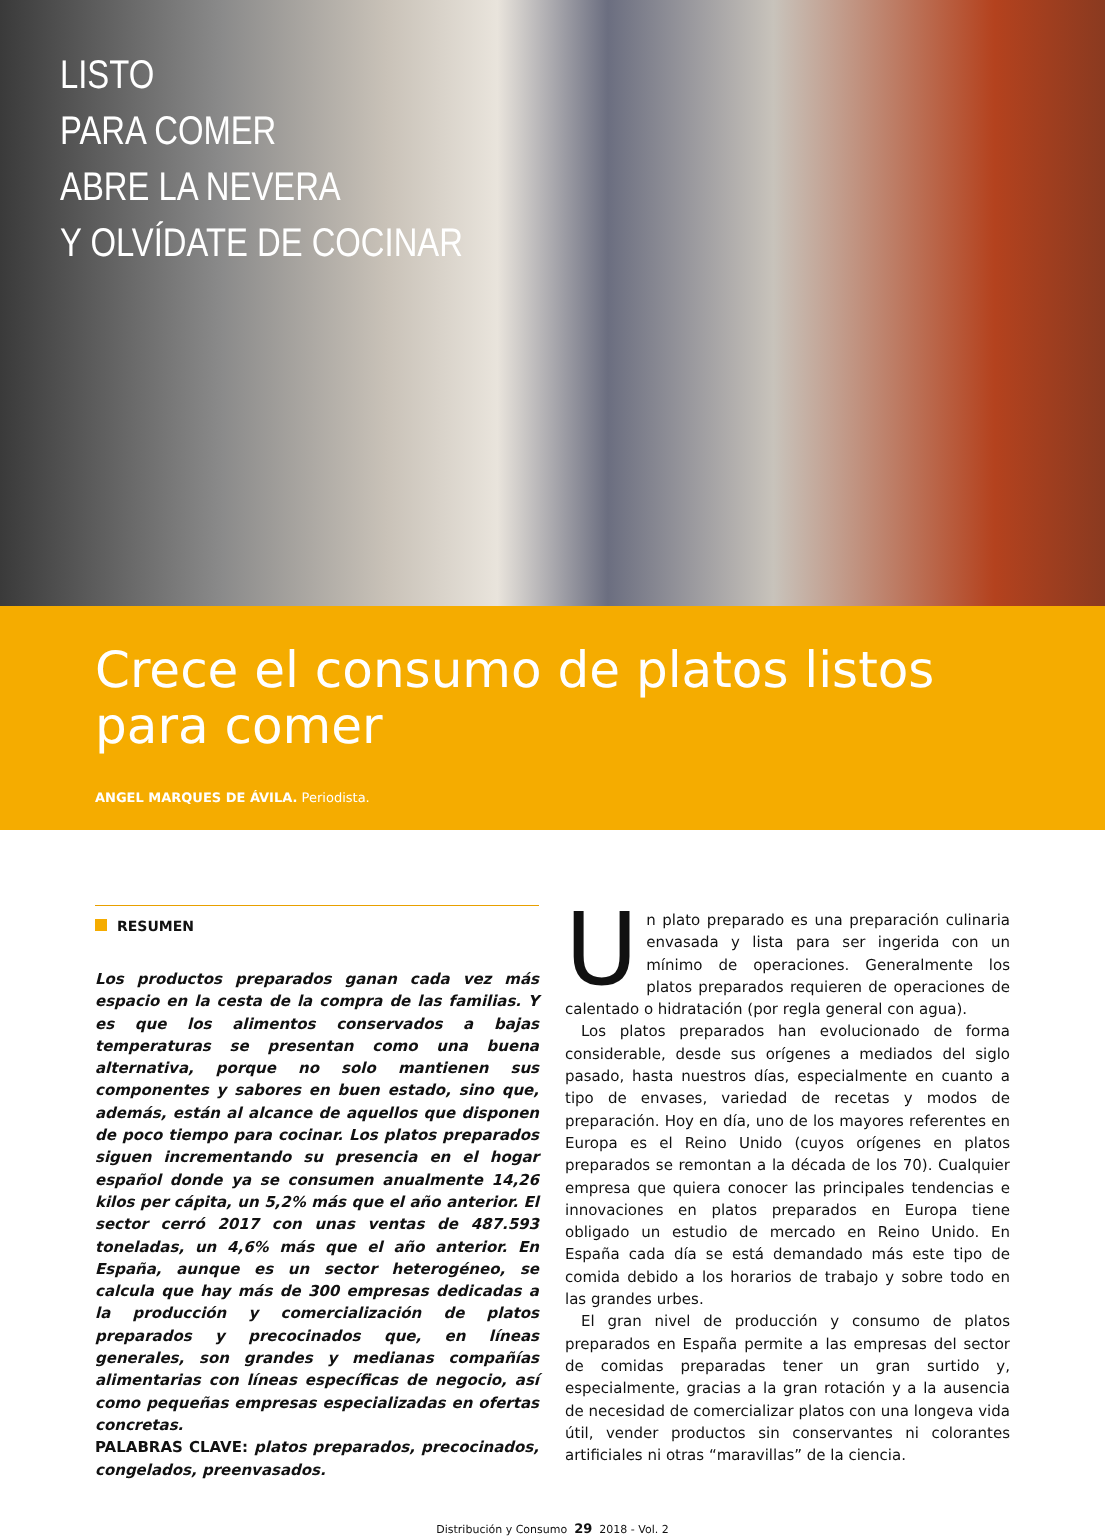LISTO
PARA COMER
ABRE LA NEVERA
Y OLVÍDATE DE COCINAR
Crece el consumo de platos listos para comer
ANGEL MARQUES DE ÁVILA. Periodista.
RESUMEN
Los productos preparados ganan cada vez más espacio en la cesta de la compra de las familias. Y es que los alimentos conservados a bajas temperaturas se presentan como una buena alternativa, porque no solo mantienen sus componentes y sabores en buen estado, sino que, además, están al alcance de aquellos que disponen de poco tiempo para cocinar. Los platos preparados siguen incrementando su presencia en el hogar español donde ya se consumen anualmente 14,26 kilos per cápita, un 5,2% más que el año anterior. El sector cerró 2017 con unas ventas de 487.593 toneladas, un 4,6% más que el año anterior. En España, aunque es un sector heterogéneo, se calcula que hay más de 300 empresas dedicadas a la producción y comercialización de platos preparados y precocinados que, en líneas generales, son grandes y medianas compañías alimentarias con líneas específicas de negocio, así como pequeñas empresas especializadas en ofertas concretas.
PALABRAS CLAVE: platos preparados, precocinados, congelados, preenvasados.
Un plato preparado es una preparación culinaria envasada y lista para ser ingerida con un mínimo de operaciones. Generalmente los platos preparados requieren de operaciones de calentado o hidratación (por regla general con agua).
Los platos preparados han evolucionado de forma considerable, desde sus orígenes a mediados del siglo pasado, hasta nuestros días, especialmente en cuanto a tipo de envases, variedad de recetas y modos de preparación. Hoy en día, uno de los mayores referentes en Europa es el Reino Unido (cuyos orígenes en platos preparados se remontan a la década de los 70). Cualquier empresa que quiera conocer las principales tendencias e innovaciones en platos preparados en Europa tiene obligado un estudio de mercado en Reino Unido. En España cada día se está demandado más este tipo de comida debido a los horarios de trabajo y sobre todo en las grandes urbes.
El gran nivel de producción y consumo de platos preparados en España permite a las empresas del sector de comidas preparadas tener un gran surtido y, especialmente, gracias a la gran rotación y a la ausencia de necesidad de comercializar platos con una longeva vida útil, vender productos sin conservantes ni colorantes artificiales ni otras “maravillas” de la ciencia.
Distribución y Consumo 29 2018 - Vol. 2